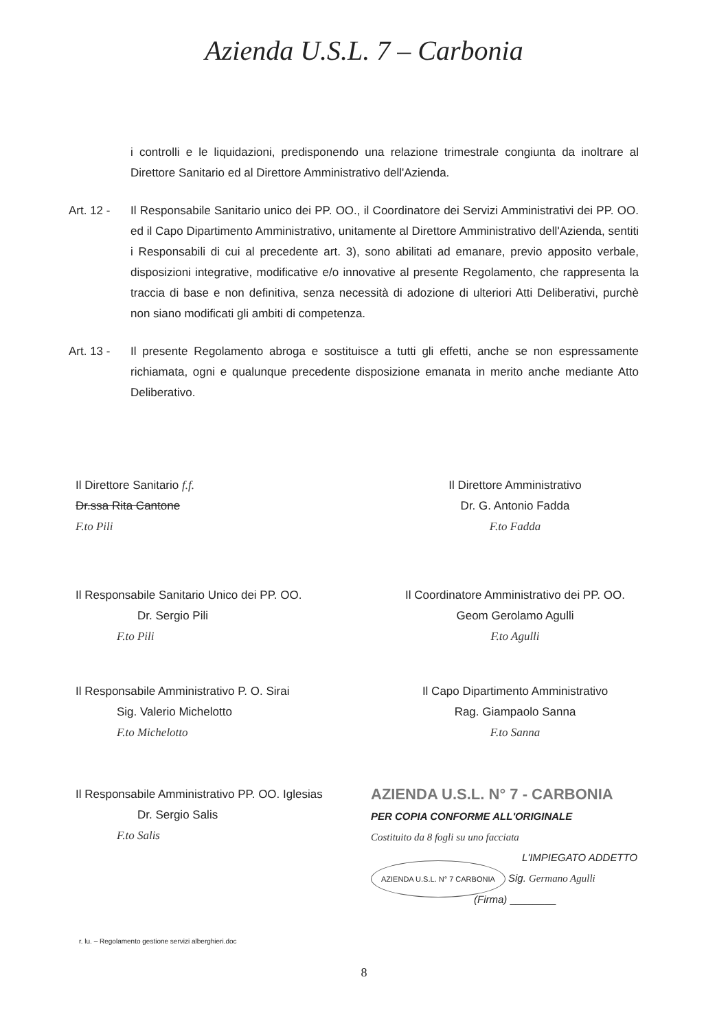Azienda U.S.L. 7 – Carbonia
i controlli e le liquidazioni, predisponendo una relazione trimestrale congiunta da inoltrare al Direttore Sanitario ed al Direttore Amministrativo dell'Azienda.
Art. 12 -
Il Responsabile Sanitario unico dei PP. OO., il Coordinatore dei Servizi Amministrativi dei PP. OO. ed il Capo Dipartimento Amministrativo, unitamente al Direttore Amministrativo dell'Azienda, sentiti i Responsabili di cui al precedente art. 3), sono abilitati ad emanare, previo apposito verbale, disposizioni integrative, modificative e/o innovative al presente Regolamento, che rappresenta la traccia di base e non definitiva, senza necessità di adozione di ulteriori Atti Deliberativi, purchè non siano modificati gli ambiti di competenza.
Art. 13 -
Il presente Regolamento abroga e sostituisce a tutti gli effetti, anche se non espressamente richiamata, ogni e qualunque precedente disposizione emanata in merito anche mediante Atto Deliberativo.
Il Direttore Sanitario f.f.
Dr.ssa Rita Cantone
F.to Pili
Il Direttore Amministrativo
Dr. G. Antonio Fadda
F.to Fadda
Il Responsabile Sanitario Unico dei PP. OO.
Dr. Sergio Pili
F.to Pili
Il Coordinatore Amministrativo dei PP. OO.
Geom Gerolamo Agulli
F.to Agulli
Il Responsabile Amministrativo P. O. Sirai
Sig. Valerio Michelotto
F.to Michelotto
Il Capo Dipartimento Amministrativo
Rag. Giampaolo Sanna
F.to Sanna
Il Responsabile Amministrativo PP. OO. Iglesias
Dr. Sergio Salis
F.to Salis
AZIENDA U.S.L. N° 7 - CARBONIA
PER COPIA CONFORME ALL'ORIGINALE
Costituito da 8 fogli su uno facciata
L'IMPIEGATO ADDETTO
AZIENDA U.S.L. N° 7 CARBONIA Sig. Germano Agulli
(Firma) ________
r. lu. – Regolamento gestione servizi alberghieri.doc
8